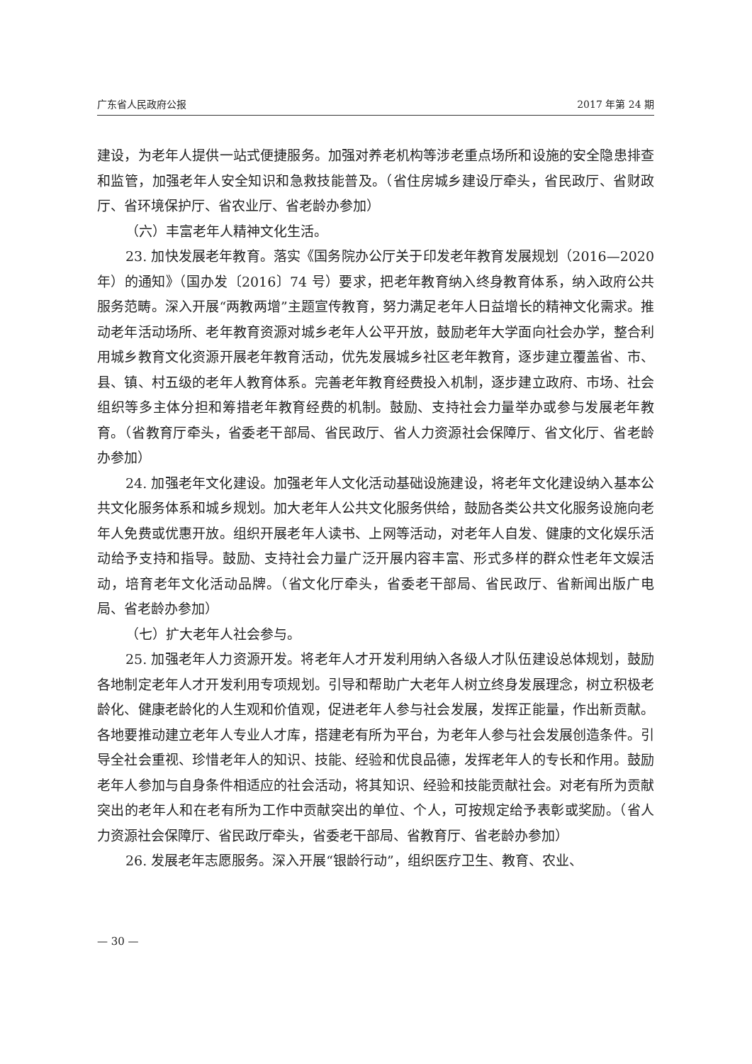广东省人民政府公报 2017 年第 24 期
建设，为老年人提供一站式便捷服务。加强对养老机构等涉老重点场所和设施的安全隐患排查和监管，加强老年人安全知识和急救技能普及。（省住房城乡建设厅牵头，省民政厅、省财政厅、省环境保护厅、省农业厅、省老龄办参加）
（六）丰富老年人精神文化生活。
23. 加快发展老年教育。落实《国务院办公厅关于印发老年教育发展规划（2016—2020 年）的通知》（国办发〔2016〕74 号）要求，把老年教育纳入终身教育体系，纳入政府公共服务范畴。深入开展“两教两增”主题宣传教育，努力满足老年人日益增长的精神文化需求。推动老年活动场所、老年教育资源对城乡老年人公平开放，鼓励老年大学面向社会办学，整合利用城乡教育文化资源开展老年教育活动，优先发展城乡社区老年教育，逐步建立覆盖省、市、县、镇、村五级的老年人教育体系。完善老年教育经费投入机制，逐步建立政府、市场、社会组织等多主体分担和筹措老年教育经费的机制。鼓励、支持社会力量举办或参与发展老年教育。（省教育厅牵头，省委老干部局、省民政厅、省人力资源社会保障厅、省文化厅、省老龄办参加）
24. 加强老年文化建设。加强老年人文化活动基础设施建设，将老年文化建设纳入基本公共文化服务体系和城乡规划。加大老年人公共文化服务供给，鼓励各类公共文化服务设施向老年人免费或优惠开放。组织开展老年人读书、上网等活动，对老年人自发、健康的文化娱乐活动给予支持和指导。鼓励、支持社会力量广泛开展内容丰富、形式多样的群众性老年文娱活动，培育老年文化活动品牌。（省文化厅牵头，省委老干部局、省民政厅、省新闻出版广电局、省老龄办参加）
（七）扩大老年人社会参与。
25. 加强老年人力资源开发。将老年人才开发利用纳入各级人才队伍建设总体规划，鼓励各地制定老年人才开发利用专项规划。引导和帮助广大老年人树立终身发展理念，树立积极老龄化、健康老龄化的人生观和价值观，促进老年人参与社会发展，发挥正能量，作出新贡献。各地要推动建立老年人专业人才库，搭建老有所为平台，为老年人参与社会发展创造条件。引导全社会重视、珍惜老年人的知识、技能、经验和优良品德，发挥老年人的专长和作用。鼓励老年人参加与自身条件相适应的社会活动，将其知识、经验和技能贡献社会。对老有所为贡献突出的老年人和在老有所为工作中贡献突出的单位、个人，可按规定给予表彰或奖励。（省人力资源社会保障厅、省民政厅牵头，省委老干部局、省教育厅、省老龄办参加）
26. 发展老年志愿服务。深入开展“银龄行动”，组织医疗卫生、教育、农业、
— 30 —